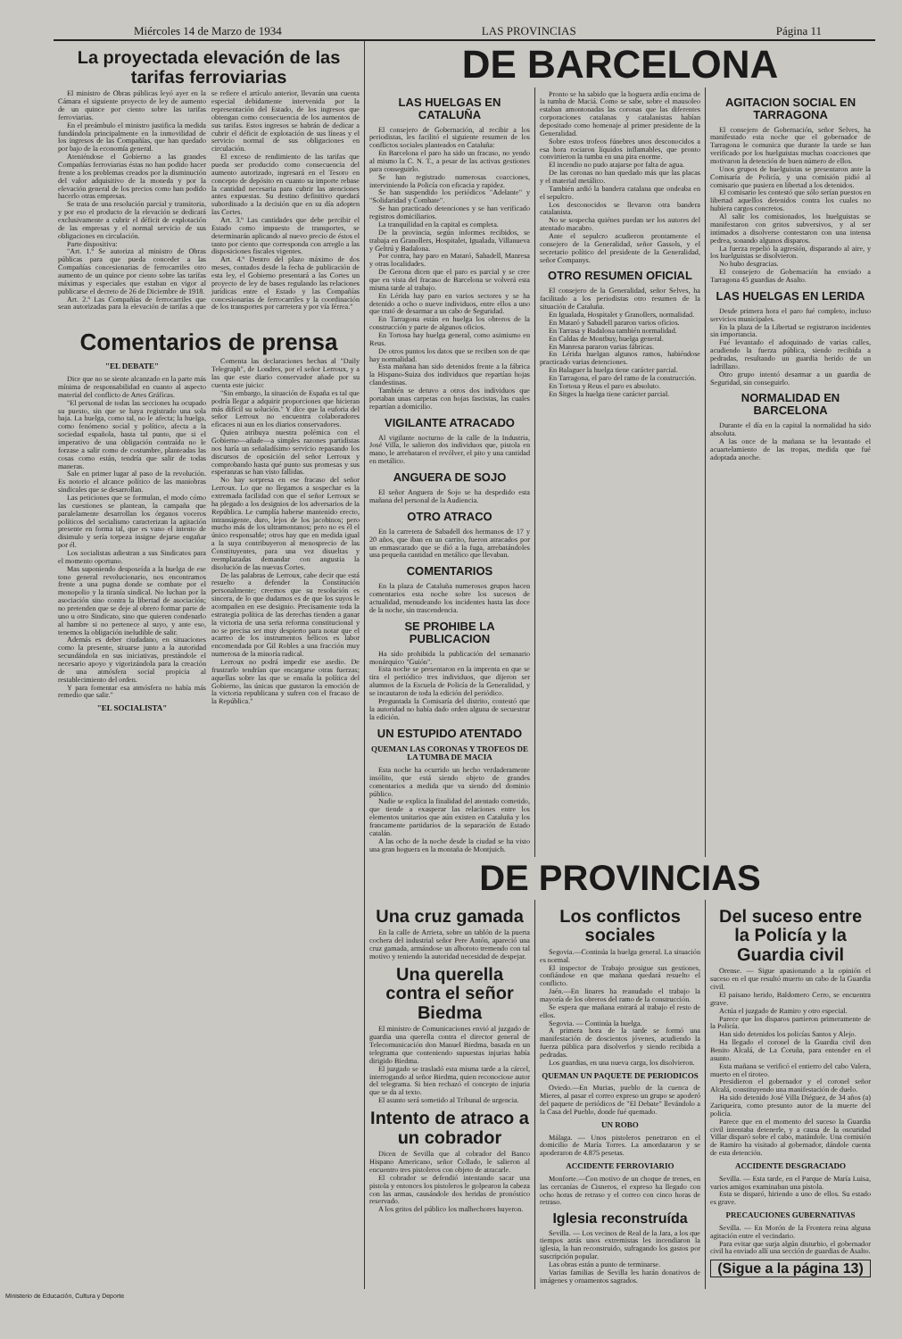Miércoles 14 de Marzo de 1934 LAS PROVINCIAS Página 11
La proyectada elevación de las tarifas ferroviarias
El ministro de Obras públicas leyó ayer en la Cámara el siguiente proyecto de ley de aumento de un quince por ciento sobre las tarifas ferroviarias.
En el preámbulo el ministro justifica la medida fundándola principalmente en la inmovilidad de los ingresos de las Compañías, que han quedado por bajo de la economía general.
Ateniéndose el Gobierno a las grandes Compañías ferroviarias éstas no han podido hacer frente a los problemas creados por la disminución del valor adquisitivo de la moneda y por la elevación general de los precios como han podido hacerlo otras empresas.
Se trata de una resolución parcial y transitoria, y por eso el producto de la elevación se dedicará exclusivamente a cubrir el déficit de explotación de las empresas y el normal servicio de sus obligaciones en circulación.
Parte dispositiva:
"Art. 1.º Se autoriza al ministro de Obras públicas para que pueda conceder a las Compañías concesionarias de ferrocarriles otro aumento de un quince por ciento sobre las tarifas máximas y especiales que estaban en vigor al publicarse el decreto de 26 de Diciembre de 1918.
Art. 2.º Las Compañías de ferrocarriles que sean autorizadas para la elevación de tarifas a que se refiere el artículo anterior, llevarán una cuenta especial debidamente intervenida por la representación del Estado, de los ingresos que obtengan como consecuencia de los aumentos de sus tarifas. Estos ingresos se habrán de dedicar a cubrir el déficit de explotación de sus líneas y el servicio normal de sus obligaciones en circulación.
El exceso de rendimiento de las tarifas que pueda ser producido como consecuencia del aumento autorizado, ingresará en el Tesoro en concepto de depósito en cuanto su importe rebase la cantidad necesaria para cubrir las atenciones antes expuestas. Su destino definitivo quedará subordinado a la decisión que en su día adopten las Cortes.
Art. 3.º Las cantidades que debe percibir el Estado como impuesto de transportes, se determinarán aplicando al nuevo precio de éstos el tanto por ciento que corresponda con arreglo a las disposiciones fiscales vigentes.
Art. 4.º Dentro del plazo máximo de dos meses, contados desde la fecha de publicación de esta ley, el Gobierno presentará a las Cortes un proyecto de ley de bases regulando las relaciones jurídicas entre el Estado y las Compañías concesionarias de ferrocarriles y la coordinación de los transportes por carretera y por vía férrea."
Comentarios de prensa
"EL DEBATE"
Dice que no se siente alcanzado en la parte más mínima de responsabilidad en cuanto al aspecto material del conflicto de Artes Gráficas.
"El personal de todas las secciones ha ocupado su puesto, sin que se haya registrado una sola baja. La huelga, como tal, no le afecta; la huelga, como fenómeno social y político, afecta a la sociedad española, hasta tal punto, que si el imperativo de una obligación contraída no le forzase a salir como de costumbre, planteadas las cosas como están, tendría que salir de todas maneras.
Sale en primer lugar al paso de la revolución. Es notorio el alcance político de las maniobras sindicales que se desarrollan.
Las peticiones que se formulan, el modo cómo las cuestiones se plantean, la campaña que paralelamente desarrollan los órganos voceros políticos del socialismo caracterizan la agitación presente en forma tal, que es vano el intento de disimulo y sería torpeza insigne dejarse engañar por él.
Los socialistas adiestran a sus Sindicatos para el momento oportuno.
Mas suponiendo desposeída a la huelga de ese tono general revolucionario, nos encontramos frente a una pugna donde se combate por el monopolio y la tiranía sindical. No luchan por la asociación sino contra la libertad de asociación; no pretenden que se deje al obrero formar parte de uno u otro Sindicato, sino que quieren condenarlo al hambre si no pertenece al suyo, y ante eso, tenemos la obligación ineludible de salir.
Además es deber ciudadano, en situaciones como la presente, situarse junto a la autoridad secundándola en sus iniciativas, prestándole el necesario apoyo y vigorizándola para la creación de una atmósfera social propicia al restablecimiento del orden.
Y para fomentar esa atmósfera no había más remedio que salir."
"EL SOCIALISTA"
Comenta las declaraciones hechas al "Daily Telegraph", de Londres, por el señor Lerroux, y a las que este diario conservador añade por su cuenta este juicio:
"Sin embargo, la situación de España es tal que podría llegar a adquirir proporciones que hicieran más difícil su solución." Y dice que la euforia del señor Lerroux no encuentra colaboradores eficaces ni aun en los diarios conservadores.
Quien atribuya nuestra polémica con el Gobierno—añade—a simples razones partidistas nos haría un señaladísimo servicio repasando los discursos de oposición del señor Lerroux y comprobando hasta qué punto sus promesas y sus esperanzas se han visto fallidas.
No hay sorpresa en ese fracaso del señor Lerroux. Lo que no llegamos a sospechar es la extremada facilidad con que el señor Lerroux se ha plegado a los designios de los adversarios de la República. Le cumplía haberse mantenido erecto, intransigente, duro, lejos de los jacobinos; pero mucho más de los ultramontanos; pero no es él el único responsable; otros hay que en medida igual a la suya contribuyeron al menosprecio de las Constituyentes, para una vez disueltas y reemplazadas demandar con angustia la disolución de las nuevas Cortes.
De las palabras de Lerroux, cabe decir que está resuelto a defender la Constitución personalmente; creemos que su resolución es sincera, de lo que dudamos es de que los suyos le acompañen en ese designio. Precisamente toda la estrategia política de las derechas tienden a ganar la victoria de una seria reforma constitucional y no se precisa ser muy despierto para notar que el acarreo de los instrumentos bélicos es labor encomendada por Gil Robles a una fracción muy numerosa de la minoría radical.
Lerroux no podrá impedir ese asedio. De frustrarlo tendrían que encargarse otras fuerzas; aquellas sobre las que se ensaña la política del Gobierno, las únicas que gustaron la emoción de la victoria republicana y sufren con el fracaso de la República."
DE BARCELONA
LAS HUELGAS EN CATALUÑA
El consejero de Gobernación, al recibir a los periodistas, les facilitó el siguiente resumen de los conflictos sociales planteados en Cataluña:
En Barcelona el paro ha sido un fracaso, no yendo al mismo la C. N. T., a pesar de las activas gestiones para conseguirlo.
Se han registrado numerosas coacciones, interviniendo la Policía con eficacia y rapidez.
Se han suspendido los periódicos "Adelante" y "Solidaridad y Combate".
Se han practicado detenciones y se han verificado registros domiciliarios.
La tranquilidad en la capital es completa.
De la provincia, según informes recibidos, se trabaja en Granollers, Hospitalet, Igualada, Villanueva y Geltrú y Badalona.
Por contra, hay paro en Mataró, Sabadell, Manresa y otras localidades.
De Gerona dicen que el paro es parcial y se cree que en vista del fracaso de Barcelona se volverá esta misma tarde al trabajo.
En Lérida hay paro en varios sectores y se ha detenido a ocho o nueve individuos, entre ellos a uno que trató de desarmar a un cabo de Seguridad.
En Tarragona están en huelga los obreros de la construcción y parte de algunos oficios.
En Tortosa hay huelga general, como asimismo en Reus.
De otros puntos los datos que se reciben son de que hay normalidad.
Esta mañana han sido detenidos frente a la fábrica la Hispano-Suiza dos individuos que repartían hojas clandestinas.
También se detuvo a otros dos individuos que portaban unas carpetas con hojas fascistas, las cuales repartían a domicilio.
VIGILANTE ATRACADO
Al vigilante nocturno de la calle de la Industria, José Villa, le salieron dos individuos que, pistola en mano, le arrebataron el revólver, el pito y una cantidad en metálico.
ANGUERA DE SOJO
El señor Anguera de Sojo se ha despedido esta mañana del personal de la Audiencia.
OTRO ATRACO
En la carretera de Sabadell dos hermanos de 17 y 20 años, que iban en un carrito, fueron atracados por un enmascarado que se dió a la fuga, arrebatándoles una pequeña cantidad en metálico que llevaban.
COMENTARIOS
En la plaza de Cataluña numerosos grupos hacen comentarios esta noche sobre los sucesos de actualidad, menudeando los incidentes hasta las doce de la noche, sin trascendencia.
SE PROHIBE LA PUBLICACION
Ha sido prohibida la publicación del semanario monárquico "Guión".
Esta noche se presentaron en la imprenta en que se tira el periódico tres individuos, que dijeron ser alumnos de la Escuela de Policía de la Generalidad, y se incautaron de toda la edición del periódico.
Preguntada la Comisaría del distrito, contestó que la autoridad no había dado orden alguna de secuestrar la edición.
UN ESTUPIDO ATENTADO
QUEMAN LAS CORONAS Y TROFEOS DE LA TUMBA DE MACIA
Esta noche ha ocurrido un hecho verdaderamente insólito, que está siendo objeto de grandes comentarios a medida que va siendo del dominio público.
Nadie se explica la finalidad del atentado cometido, que tiende a exasperar las relaciones entre los elementos unitarios que aún existen en Cataluña y los francamente partidarios de la separación de Estado catalán.
A las ocho de la noche desde la ciudad se ha visto una gran hoguera en la montaña de Montjuich.
Pronto se ha sabido que la hoguera ardía encima de la tumba de Maciá. Como se sabe, sobre el mausoleo estaban amontonadas las coronas que las diferentes corporaciones catalanas y catalanistas habían depositado como homenaje al primer presidente de la Generalidad.
Sobre estos trofeos fúnebres unos desconocidos a esa hora rociaron líquidos inflamables, que pronto convirtieron la tumba en una pira enorme.
El incendio no pudo atajarse por falta de agua.
De las coronas no han quedado más que las placas y el material metálico.
También ardió la bandera catalana que ondeaba en el sepulcro.
Los desconocidos se llevaron otra bandera catalanista.
No se sospecha quiénes puedan ser los autores del atentado macabro.
Ante el sepulcro acudieron prontamente el consejero de la Generalidad, señor Gassols, y el secretario político del presidente de la Generalidad, señor Companys.
OTRO RESUMEN OFICIAL
El consejero de la Generalidad, señor Selves, ha facilitado a los periodistas otro resumen de la situación de Cataluña.
En Igualada, Hospitalet y Granollers, normalidad.
En Mataró y Sabadell pararon varios oficios.
En Tarrasa y Badalona también normalidad.
En Caldas de Montbuy, huelga general.
En Manresa pararon varias fábricas.
En Lérida huelgan algunos ramos, habiéndose practicado varias detenciones.
En Balaguer la huelga tiene carácter parcial.
En Tarragona, el paro del ramo de la construcción.
En Tortosa y Reus el paro es absoluto.
En Sitges la huelga tiene carácter parcial.
AGITACION SOCIAL EN TARRAGONA
El consejero de Gobernación, señor Selves, ha manifestado esta noche que el gobernador de Tarragona le comunica que durante la tarde se han verificado por los huelguistas muchas coacciones que motivaron la detención de buen número de ellos.
Unos grupos de huelguistas se presentaron ante la Comisaría de Policía, y una comisión pidió al comisario que pusiera en libertad a los detenidos.
El comisario les contestó que sólo serían puestos en libertad aquellos detenidos contra los cuales no hubiera cargos concretos.
Al salir los comisionados, los huelguistas se manifestaron con gritos subversivos, y al ser intimados a disolverse contestaron con una intensa pedrea, sonando algunos disparos.
La fuerza repelió la agresión, disparando al aire, y los huelguistas se disolvieron.
No hubo desgracias.
El consejero de Gobernación ha enviado a Tarragona 45 guardias de Asalto.
LAS HUELGAS EN LERIDA
Desde primera hora el paro fué completo, incluso servicios municipales.
En la plaza de la Libertad se registraron incidentes sin importancia.
Fué levantado el adoquinado de varias calles, acudiendo la fuerza pública, siendo recibida a pedradas, resultando un guardia herido de un ladrillazo.
Otro grupo intentó desarmar a un guardia de Seguridad, sin conseguirlo.
NORMALIDAD EN BARCELONA
Durante el día en la capital la normalidad ha sido absoluta.
A las once de la mañana se ha levantado el acuartelamiento de las tropas, medida que fué adoptada anoche.
DE PROVINCIAS
Una cruz gamada
En la calle de Arrieta, sobre un tablón de la puerta cochera del industrial señor Pere Antón, apareció una cruz gamada, armándose un alboroto tremendo con tal motivo y teniendo la autoridad necesidad de despejar.
Una querella contra el señor Biedma
El ministro de Comunicaciones envió al juzgado de guardia una querella contra el director general de Telecomunicación don Manuel Biedma, basada en un telegrama que conteniendo supuestas injurias había dirigido Biedma.
El juzgado se trasladó esta misma tarde a la cárcel, interrogando al señor Biedma, quien reconociose autor del telegrama. Si bien rechazó el concepto de injuria que se da al texto.
El asunto será sometido al Tribunal de urgencia.
Intento de atraco a un cobrador
Dicen de Sevilla que al cobrador del Banco Hispano Americano, señor Collado, le salieron al encuentro tres pistoleros con objeto de atracarle.
El cobrador se defendió intentando sacar una pistola y entonces los pistoleros le golpearon la cabeza con las armas, causándole dos heridas de pronóstico reservado.
A los gritos del público los malhechores huyeron.
Los conflictos sociales
Segovia.—Continúa la huelga general. La situación es normal.
El inspector de Trabajo prosigue sus gestiones, confiándose en que mañana quedará resuelto el conflicto.
Jaén.—En linares ha reanudado el trabajo la mayoría de los obreros del ramo de la construcción.
Se espera que mañana entrará al trabajo el resto de ellos.
Segovia. — Continúa la huelga.
A primera hora de la tarde se formó una manifestación de doscientos jóvenes, acudiendo la fuerza pública para disolverlos y siendo recibida a pedradas.
Los guardias, en una nueva carga, los disolvieron.
QUEMAN UN PAQUETE DE PERIODICOS
Oviedo.—En Murias, pueblo de la cuenca de Mieres, al pasar el correo expreso un grupo se apoderó del paquete de periódicos de "El Debate" llevándolo a la Casa del Pueblo, donde fué quemado.
UN ROBO
Málaga. — Unos pistoleros penetraron en el domicilio de María Torres. La amordazaron y se apoderaron de 4.875 pesetas.
ACCIDENTE FERROVIARIO
Monforte.—Con motivo de un choque de trenes, en las cercanías de Cisneros, el expreso ha llegado con ocho horas de retraso y el correo con cinco horas de retraso.
Iglesia reconstruída
Sevilla. — Los vecinos de Real de la Jara, a los que tiempos atrás unos extremistas les incendiaron la iglesia, la han reconstruido, sufragando los gastos por suscripción popular.
Las obras están a punto de terminarse.
Varias familias de Sevilla les harán donativos de imágenes y ornamentos sagrados.
Del suceso entre la Policía y la Guardia civil
Orense. — Sigue apasionando a la opinión el suceso en el que resultó muerto un cabo de la Guardia civil.
El paisano herido, Baldomero Cerro, se encuentra grave.
Actúa el juzgado de Ramiro y otro especial.
Parece que los disparos partieron primeramente de la Policía.
Han sido detenidos los policías Santos y Alejo.
Ha llegado el coronel de la Guardia civil don Benito Alcalá, de La Coruña, para entender en el asunto.
Esta mañana se verificó el entierro del cabo Valera, muerto en el tiroteo.
Presidieron el gobernador y el coronel señor Alcalá, constituyendo una manifestación de duelo.
Ha sido detenido José Villa Diéguez, de 34 años (a) Zariqueira, como presunto autor de la muerte del policía.
Parece que en el momento del suceso la Guardia civil intentaba detenerle, y a causa de la oscuridad Villar disparó sobre el cabo, matándole. Una comisión de Ramiro ha visitado al gobernador, dándole cuenta de esta detención.
ACCIDENTE DESGRACIADO
Sevilla. — Esta tarde, en el Parque de María Luisa, varios amigos examinaban una pistola.
Esta se disparó, hiriendo a uno de ellos. Su estado es grave.
PRECAUCIONES GUBERNATIVAS
Sevilla. — En Morón de la Frontera reina alguna agitación entre el vecindario.
Para evitar que surja algún disturbio, el gobernador civil ha enviado allí una sección de guardias de Asalto.
(Sigue a la página 13)
Ministerio de Educación, Cultura y Deporte